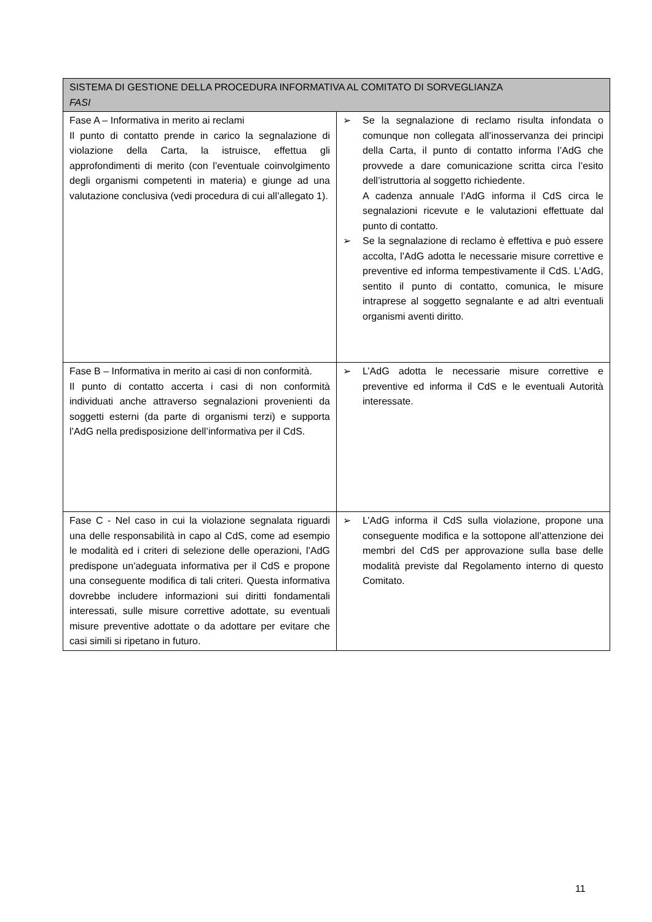| SISTEMA DI GESTIONE DELLA PROCEDURA INFORMATIVA AL COMITATO DI SORVEGLIANZA FASI | |
| --- | --- |
| Fase A – Informativa in merito ai reclami Il punto di contatto prende in carico la segnalazione di violazione della Carta, la istruisce, effettua gli approfondimenti di merito (con l’eventuale coinvolgimento degli organismi competenti in materia) e giunge ad una valutazione conclusiva (vedi procedura di cui all’allegato 1). | ➢ Se la segnalazione di reclamo risulta infondata o comunque non collegata all’inosservanza dei principi della Carta, il punto di contatto informa l’AdG che provvede a dare comunicazione scritta circa l’esito dell’istruttoria al soggetto richiedente. A cadenza annuale l’AdG informa il CdS circa le segnalazioni ricevute e le valutazioni effettuate dal punto di contatto. ➢ Se la segnalazione di reclamo è effettiva e può essere accolta, l’AdG adotta le necessarie misure correttive e preventive ed informa tempestivamente il CdS. L’AdG, sentito il punto di contatto, comunica, le misure intraprese al soggetto segnalante e ad altri eventuali organismi aventi diritto. |
| Fase B – Informativa in merito ai casi di non conformità. Il punto di contatto accerta i casi di non conformità individuati anche attraverso segnalazioni provenienti da soggetti esterni (da parte di organismi terzi) e supporta l’AdG nella predisposizione dell’informativa per il CdS. | ➢ L’AdG adotta le necessarie misure correttive e preventive ed informa il CdS e le eventuali Autorità interessate. |
| Fase C - Nel caso in cui la violazione segnalata riguardi una delle responsabilità in capo al CdS, come ad esempio le modalità ed i criteri di selezione delle operazioni, l’AdG predispone un’adeguata informativa per il CdS e propone una conseguente modifica di tali criteri. Questa informativa dovrebbe includere informazioni sui diritti fondamentali interessati, sulle misure correttive adottate, su eventuali misure preventive adottate o da adottare per evitare che casi simili si ripetano in futuro. | ➢ L’AdG informa il CdS sulla violazione, propone una conseguente modifica e la sottopone all’attenzione dei membri del CdS per approvazione sulla base delle modalità previste dal Regolamento interno di questo Comitato. |
11